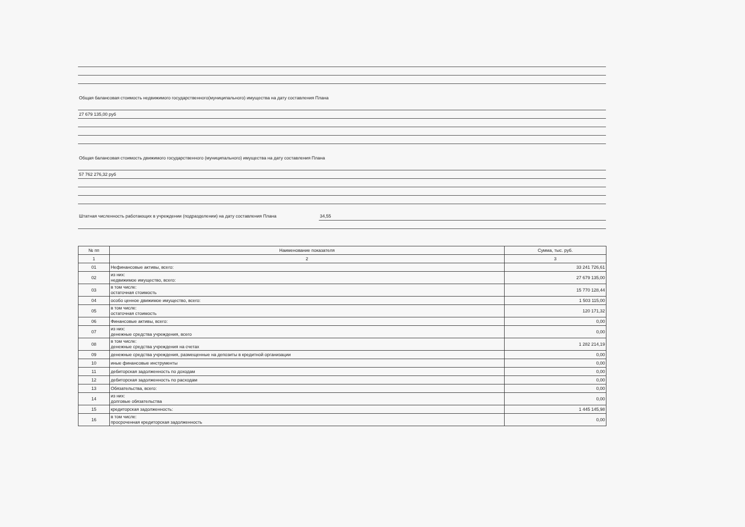Общая балансовая стоимость недвижимого государственного(муниципального) имущества на дату составления Плана
27 679 135,00 руб
Общая балансовая стоимость движимого государственного (муниципального) имущества на дату составления Плана
57 762 276,32 руб
Штатная численность работающих в учреждении (подразделении) на дату составления Плана 34,55
| № пп | Наименование показателя | Сумма, тыс. руб. |
| --- | --- | --- |
| 1 | 2 | 3 |
| 01 | Нефинансовые активы, всего: | 33 241 726,61 |
| 02 | из них: недвижимое имущество, всего: | 27 679 135,00 |
| 03 | в том числе: остаточная стоимость | 15 770 128,44 |
| 04 | особо ценное движимое имущество, всего: | 1 503 115,00 |
| 05 | в том числе: остаточная стоимость | 120 171,32 |
| 06 | Финансовые активы, всего: | 0,00 |
| 07 | из них: денежные средства учреждения, всего | 0,00 |
| 08 | в том числе: денежные средства учреждения на счетах | 1 282 214,19 |
| 09 | денежные средства учреждения, размещенные на депозиты в кредитной организации | 0,00 |
| 10 | иные финансовые инструменты | 0,00 |
| 11 | дебиторская задолженность по доходам | 0,00 |
| 12 | дебиторская задолженность по расходам | 0,00 |
| 13 | Обязательства, всего: | 0,00 |
| 14 | из них: долговые обязательства | 0,00 |
| 15 | кредиторская задолженность: | 1 445 145,98 |
| 16 | в том числе: просроченная кредиторская задолженность | 0,00 |